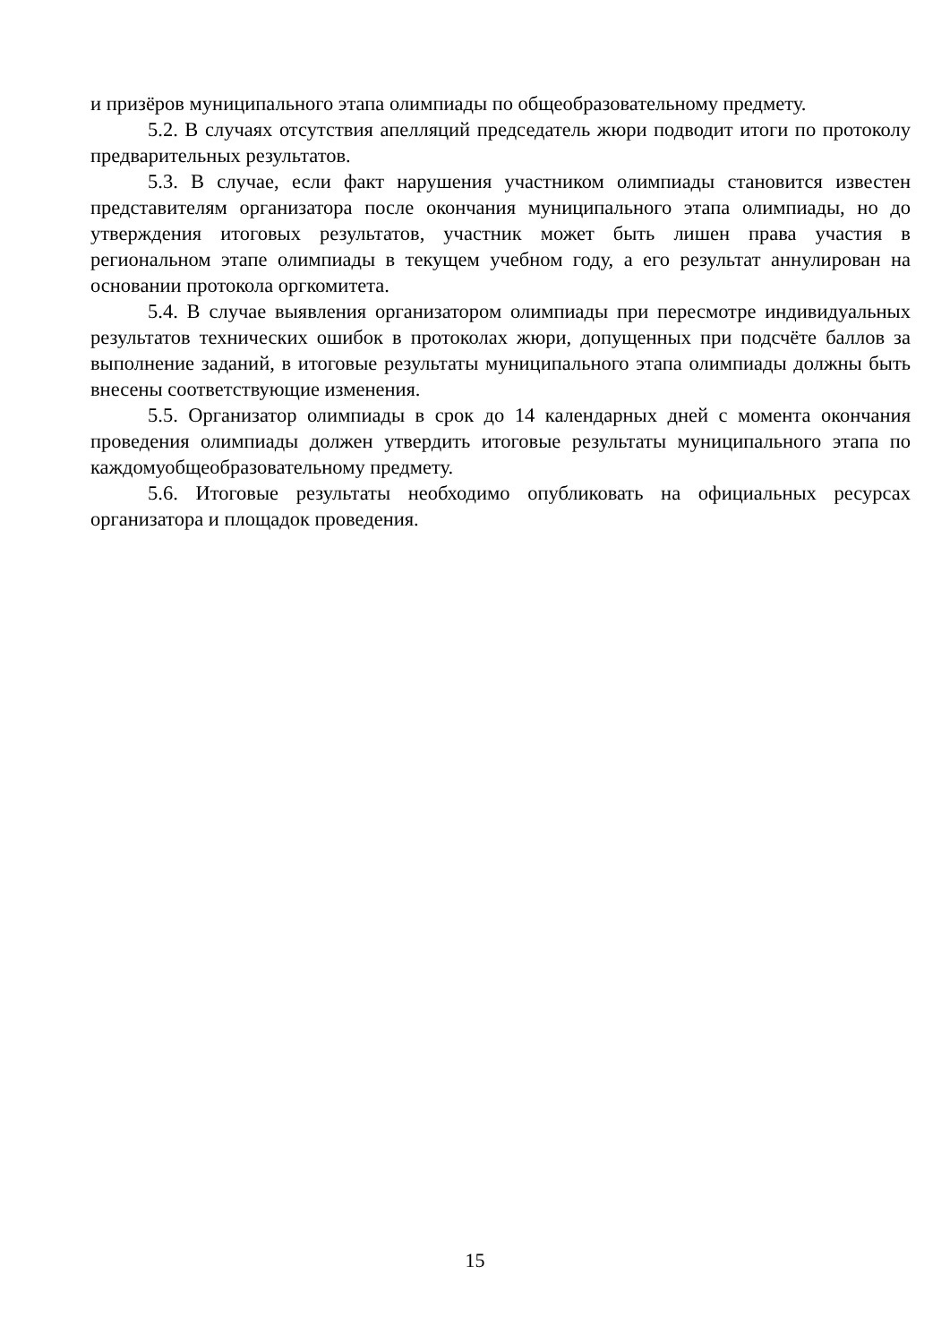и призёров муниципального этапа олимпиады по общеобразовательному предмету.
5.2. В случаях отсутствия апелляций председатель жюри подводит итоги по протоколу предварительных результатов.
5.3. В случае, если факт нарушения участником олимпиады становится известен представителям организатора после окончания муниципального этапа олимпиады, но до утверждения итоговых результатов, участник может быть лишен права участия в региональном этапе олимпиады в текущем учебном году, а его результат аннулирован на основании протокола оргкомитета.
5.4. В случае выявления организатором олимпиады при пересмотре индивидуальных результатов технических ошибок в протоколах жюри, допущенных при подсчёте баллов за выполнение заданий, в итоговые результаты муниципального этапа олимпиады должны быть внесены соответствующие изменения.
5.5. Организатор олимпиады в срок до 14 календарных дней с момента окончания проведения олимпиады должен утвердить итоговые результаты муниципального этапа по каждомуобщеобразовательному предмету.
5.6. Итоговые результаты необходимо опубликовать на официальных ресурсах организатора и площадок проведения.
15